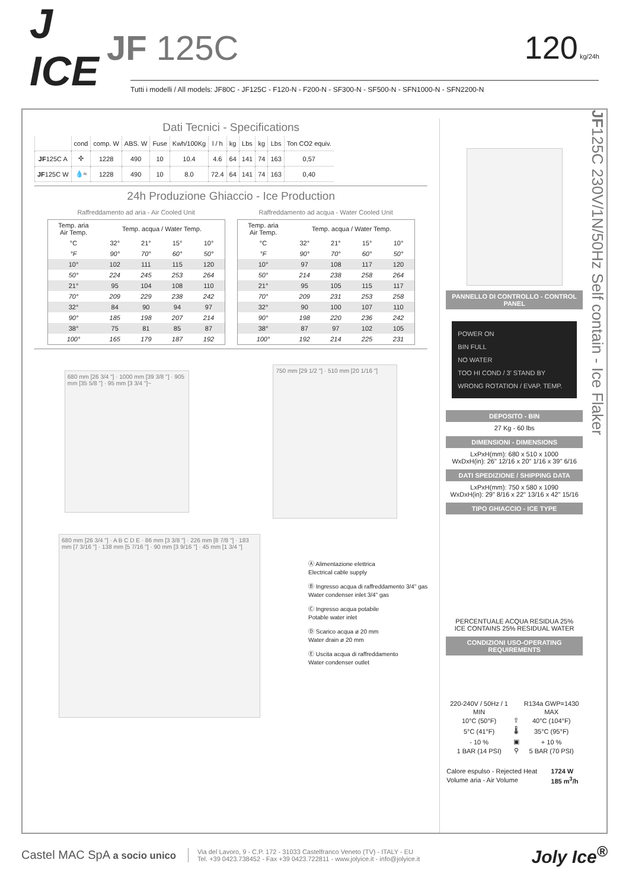J ICE
JF 125C 120 kg/24h
Tutti i modelli / All models: JF80C - JF125C - F120-N - F200-N - SF300-N - SF500-N - SFN1000-N - SFN2200-N
Dati Tecnici - Specifications
| | cond | comp. W | ABS. W | Fuse | Kwh/100Kg | l / h | kg | Lbs | kg | Lbs | Ton CO2 equiv. |
| --- | --- | --- | --- | --- | --- | --- | --- | --- | --- | --- | --- |
| JF 125C A | ✣ | 1228 | 490 | 10 | 10.4 | 4.6 | 64 | 141 | 74 | 163 | 0,57 |
| JF 125C W | 💧≈ | 1228 | 490 | 10 | 8.0 | 72.4 | 64 | 141 | 74 | 163 | 0,40 |
24h Produzione Ghiaccio - Ice Production
Raffreddamento ad aria - Air Cooled Unit
| Temp. aria Air Temp. | Temp. acqua / Water Temp. | | | |
| --- | --- | --- | --- | --- |
| °C | 32° | 21° | 15° | 10° |
| °F | 90° | 70° | 60° | 50° |
| 10° | 102 | 111 | 115 | 120 |
| 50° | 224 | 245 | 253 | 264 |
| 21° | 95 | 104 | 108 | 110 |
| 70° | 209 | 229 | 238 | 242 |
| 32° | 84 | 90 | 94 | 97 |
| 90° | 185 | 198 | 207 | 214 |
| 38° | 75 | 81 | 85 | 87 |
| 100° | 165 | 179 | 187 | 192 |
Raffreddamento ad acqua - Water Cooled Unit
| Temp. aria Air Temp. | Temp. acqua / Water Temp. | | | |
| --- | --- | --- | --- | --- |
| °C | 32° | 21° | 15° | 10° |
| °F | 90° | 70° | 60° | 50° |
| 10° | 97 | 108 | 117 | 120 |
| 50° | 214 | 238 | 258 | 264 |
| 21° | 95 | 105 | 115 | 117 |
| 70° | 209 | 231 | 253 | 258 |
| 32° | 90 | 100 | 107 | 110 |
| 90° | 198 | 220 | 236 | 242 |
| 38° | 87 | 97 | 102 | 105 |
| 100° | 192 | 214 | 225 | 231 |
680 mm [26 3/4 "] · 1000 mm [39 3/8 "] · 905 mm [35 5/8 "] · 95 mm [3 3/4 "]~
750 mm [29 1/2 "] · 510 mm [20 1/16 "]
680 mm [26 3/4 "] · A B C D E · 86 mm [3 3/8 "] · 226 mm [8 7/8 "] · 183 mm [7 3/16 "] · 138 mm [5 7/16 "] · 90 mm [3 9/16 "] · 45 mm [1 3/4 "]
Ⓐ Alimentazione elettrica
Electrical cable supply
Ⓑ Ingresso acqua di raffreddamento 3/4" gas
Water condenser inlet 3/4" gas
Ⓒ Ingresso acqua potabile
Potable water inlet
Ⓓ Scarico acqua ø 20 mm
Water drain ø 20 mm
Ⓔ Uscita acqua di raffreddamento
Water condenser outlet
PANNELLO DI CONTROLLO - CONTROL PANEL
POWER ON
BIN FULL
NO WATER
TOO HI COND / 3' STAND BY
WRONG ROTATION / EVAP. TEMP.
DEPOSITO - BIN
27 Kg - 60 lbs
DIMENSIONI - DIMENSIONS
LxPxH(mm): 680 x 510 x 1000
WxDxH(in): 26" 12/16 x 20" 1/16 x 39" 6/16
DATI SPEDIZIONE / SHIPPING DATA
LxPxH(mm): 750 x 580 x 1090
WxDxH(in): 29" 8/16 x 22" 13/16 x 42" 15/16
TIPO GHIACCIO - ICE TYPE
PERCENTUALE ACQUA RESIDUA 25%
ICE CONTAINS 25% RESIDUAL WATER
CONDIZIONI USO-OPERATING REQUIREMENTS
| 220-240V / 50Hz / 1 | | R134a GWP=1430 |
| MIN | | MAX |
| 10°C (50°F) | ⇧ | 40°C (104°F) |
| 5°C (41°F) | 🌡 | 35°C (95°F) |
| - 10 % | ▣ | + 10 % |
| 1 BAR (14 PSI) | ⚲ | 5 BAR (70 PSI) |
| Calore espulso - Rejected Heat | 1724 W |
| Volume aria - Air Volume | 185 m<sup>3</sup>/h |
JF125C 230V/1N/50Hz Self contain - Ice Flaker
Castel MAC SpA a socio unico
Via del Lavoro, 9 - C.P. 172 - 31033 Castelfranco Veneto (TV) - ITALY - EU
Tel. +39 0423.738452 - Fax +39 0423.722811 - www.jolyice.it - info@jolyice.it
Joly Ice<sup>®</sup>